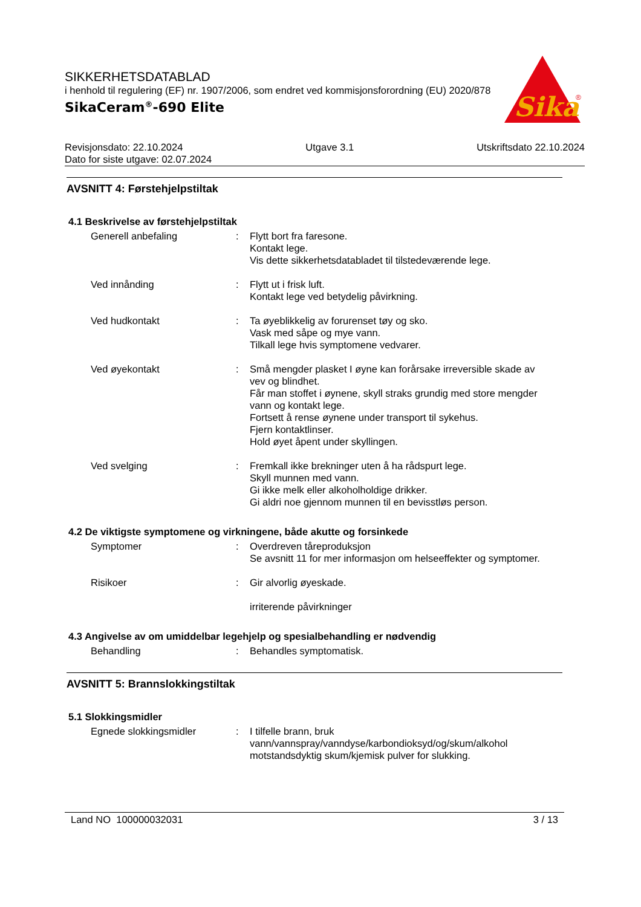SIKKERHETSDATABLAD
i henhold til regulering (EF) nr. 1907/2006, som endret ved kommisjonsforordning (EU) 2020/878
SikaCeram<sup>®</sup>-690 Elite
Sika
®
Revisjonsdato: 22.10.2024 Utgave 3.1 Utskriftsdato 22.10.2024
Dato for siste utgave: 02.07.2024
AVSNITT 4: Førstehjelpstiltak
4.1 Beskrivelse av førstehjelpstiltak
Generell anbefaling : Flytt bort fra faresone.
Kontakt lege.
Vis dette sikkerhetsdatabladet til tilstedeværende lege.
Ved innånding : Flytt ut i frisk luft.
Kontakt lege ved betydelig påvirkning.
Ved hudkontakt : Ta øyeblikkelig av forurenset tøy og sko.
Vask med såpe og mye vann.
Tilkall lege hvis symptomene vedvarer.
Ved øyekontakt : Små mengder plasket I øyne kan forårsake irreversible skade av vev og blindhet.
Får man stoffet i øynene, skyll straks grundig med store mengder vann og kontakt lege.
Fortsett å rense øynene under transport til sykehus.
Fjern kontaktlinser.
Hold øyet åpent under skyllingen.
Ved svelging : Fremkall ikke brekninger uten å ha rådspurt lege.
Skyll munnen med vann.
Gi ikke melk eller alkoholholdige drikker.
Gi aldri noe gjennom munnen til en bevisstløs person.
4.2 De viktigste symptomene og virkningene, både akutte og forsinkede
Symptomer : Overdreven tåreproduksjon
Se avsnitt 11 for mer informasjon om helseeffekter og symptomer.
Risikoer : Gir alvorlig øyeskade.
irriterende påvirkninger
4.3 Angivelse av om umiddelbar legehjelp og spesialbehandling er nødvendig
Behandling : Behandles symptomatisk.
AVSNITT 5: Brannslokkingstiltak
5.1 Slokkingsmidler
Egnede slokkingsmidler : I tilfelle brann, bruk vann/vannspray/vanndyse/karbondioksyd/og/skum/alkohol motstandsdyktig skum/kjemisk pulver for slukking.
Land NO 100000032031 3 / 13